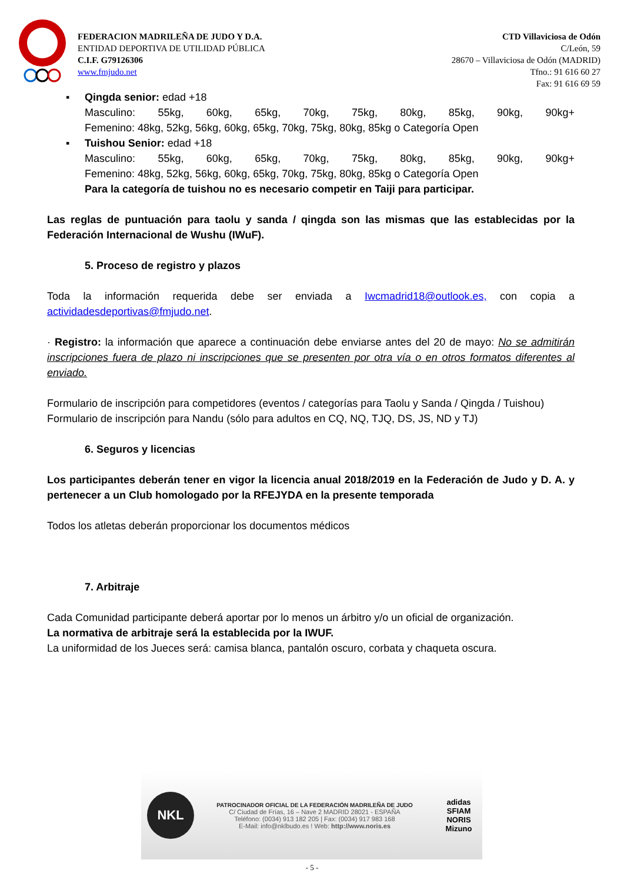FEDERACION MADRILEÑA DE JUDO Y D.A.
ENTIDAD DEPORTIVA DE UTILIDAD PÚBLICA
C.I.F. G79126306
www.fmjudo.net
CTD Villaviciosa de Odón
C/León, 59
28670 – Villaviciosa de Odón (MADRID)
Tfno.: 91 616 60 27
Fax: 91 616 69 59
▪ Qingda senior: edad +18
Masculino: 55kg, 60kg, 65kg, 70kg, 75kg, 80kg, 85kg, 90kg, 90kg+
Femenino: 48kg, 52kg, 56kg, 60kg, 65kg, 70kg, 75kg, 80kg, 85kg o Categoría Open
▪ Tuishou Senior: edad +18
Masculino: 55kg, 60kg, 65kg, 70kg, 75kg, 80kg, 85kg, 90kg, 90kg+
Femenino: 48kg, 52kg, 56kg, 60kg, 65kg, 70kg, 75kg, 80kg, 85kg o Categoría Open
Para la categoría de tuishou no es necesario competir en Taiji para participar.
Las reglas de puntuación para taolu y sanda / qingda son las mismas que las establecidas por la Federación Internacional de Wushu (IWuF).
5. Proceso de registro y plazos
Toda la información requerida debe ser enviada a Iwcmadrid18@outlook.es, con copia a actividadesdeportivas@fmjudo.net.
· Registro: la información que aparece a continuación debe enviarse antes del 20 de mayo: No se admitirán inscripciones fuera de plazo ni inscripciones que se presenten por otra vía o en otros formatos diferentes al enviado.
Formulario de inscripción para competidores (eventos / categorías para Taolu y Sanda / Qingda / Tuishou)
Formulario de inscripción para Nandu (sólo para adultos en CQ, NQ, TJQ, DS, JS, ND y TJ)
6. Seguros y licencias
Los participantes deberán tener en vigor la licencia anual 2018/2019 en la Federación de Judo y D. A. y pertenecer a un Club homologado por la RFEJYDA en la presente temporada
Todos los atletas deberán proporcionar los documentos médicos
7. Arbitraje
Cada Comunidad participante deberá aportar por lo menos un árbitro y/o un oficial de organización.
La normativa de arbitraje será la establecida por la IWUF.
La uniformidad de los Jueces será: camisa blanca, pantalón oscuro, corbata y chaqueta oscura.
NKL
PATROCINADOR OFICIAL DE LA FEDERACIÓN MADRILEÑA DE JUDO
C/ Ciudad de Frías, 16 – Nave 2 MADRID 28021 - ESPAÑA
Teléfono: (0034) 913 182 205 | Fax: (0034) 917 983 168
E-Mail: info@nklbudo.es ! Web: http://www.noris.es
adidas
SFIAM NORIS
Mizuno
- 5 -